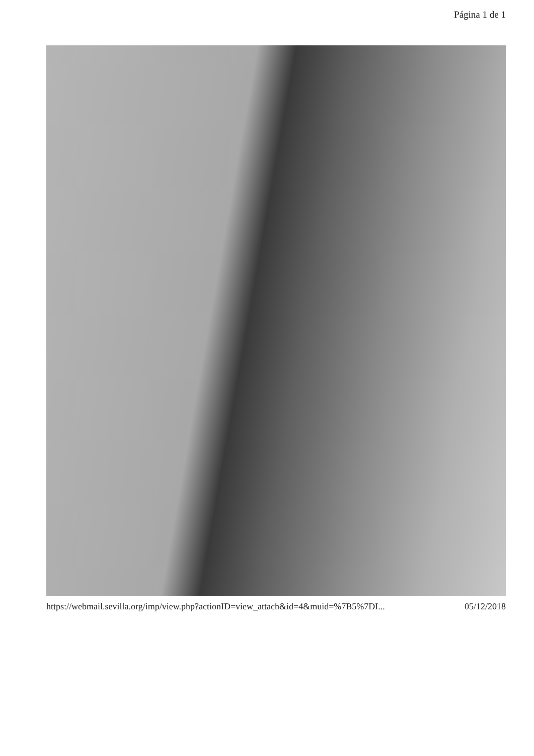Página 1 de 1
https://webmail.sevilla.org/imp/view.php?actionID=view_attach&id=4&muid=%7B5%7DI... 05/12/2018